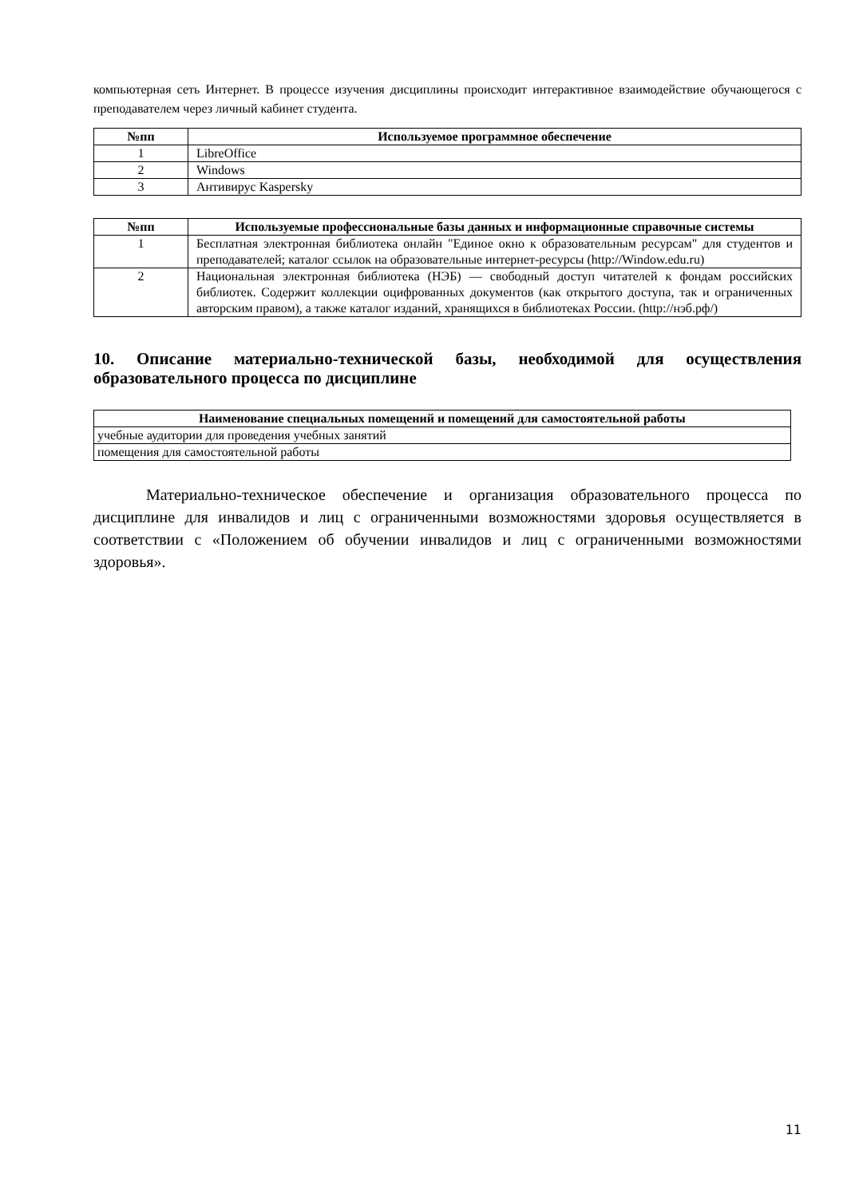компьютерная сеть Интернет. В процессе изучения дисциплины происходит интерактивное взаимодействие обучающегося с преподавателем через личный кабинет студента.
| №пп | Используемое программное обеспечение |
| --- | --- |
| 1 | LibreOffice |
| 2 | Windows |
| 3 | Антивирус Kaspersky |
| №пп | Используемые профессиональные базы данных и информационные справочные системы |
| --- | --- |
| 1 | Бесплатная электронная библиотека онлайн "Единое окно к образовательным ресурсам" для студентов и преподавателей; каталог ссылок на образовательные интернет-ресурсы (http://Window.edu.ru) |
| 2 | Национальная электронная библиотека (НЭБ) — свободный доступ читателей к фондам российских библиотек. Содержит коллекции оцифрованных документов (как открытого доступа, так и ограниченных авторским правом), а также каталог изданий, хранящихся в библиотеках России. (http://нэб.рф/) |
10. Описание материально-технической базы, необходимой для осуществления образовательного процесса по дисциплине
| Наименование специальных помещений и помещений для самостоятельной работы |
| --- |
| учебные аудитории для проведения учебных занятий |
| помещения для самостоятельной работы |
Материально-техническое обеспечение и организация образовательного процесса по дисциплине для инвалидов и лиц с ограниченными возможностями здоровья осуществляется в соответствии с «Положением об обучении инвалидов и лиц с ограниченными возможностями здоровья».
11